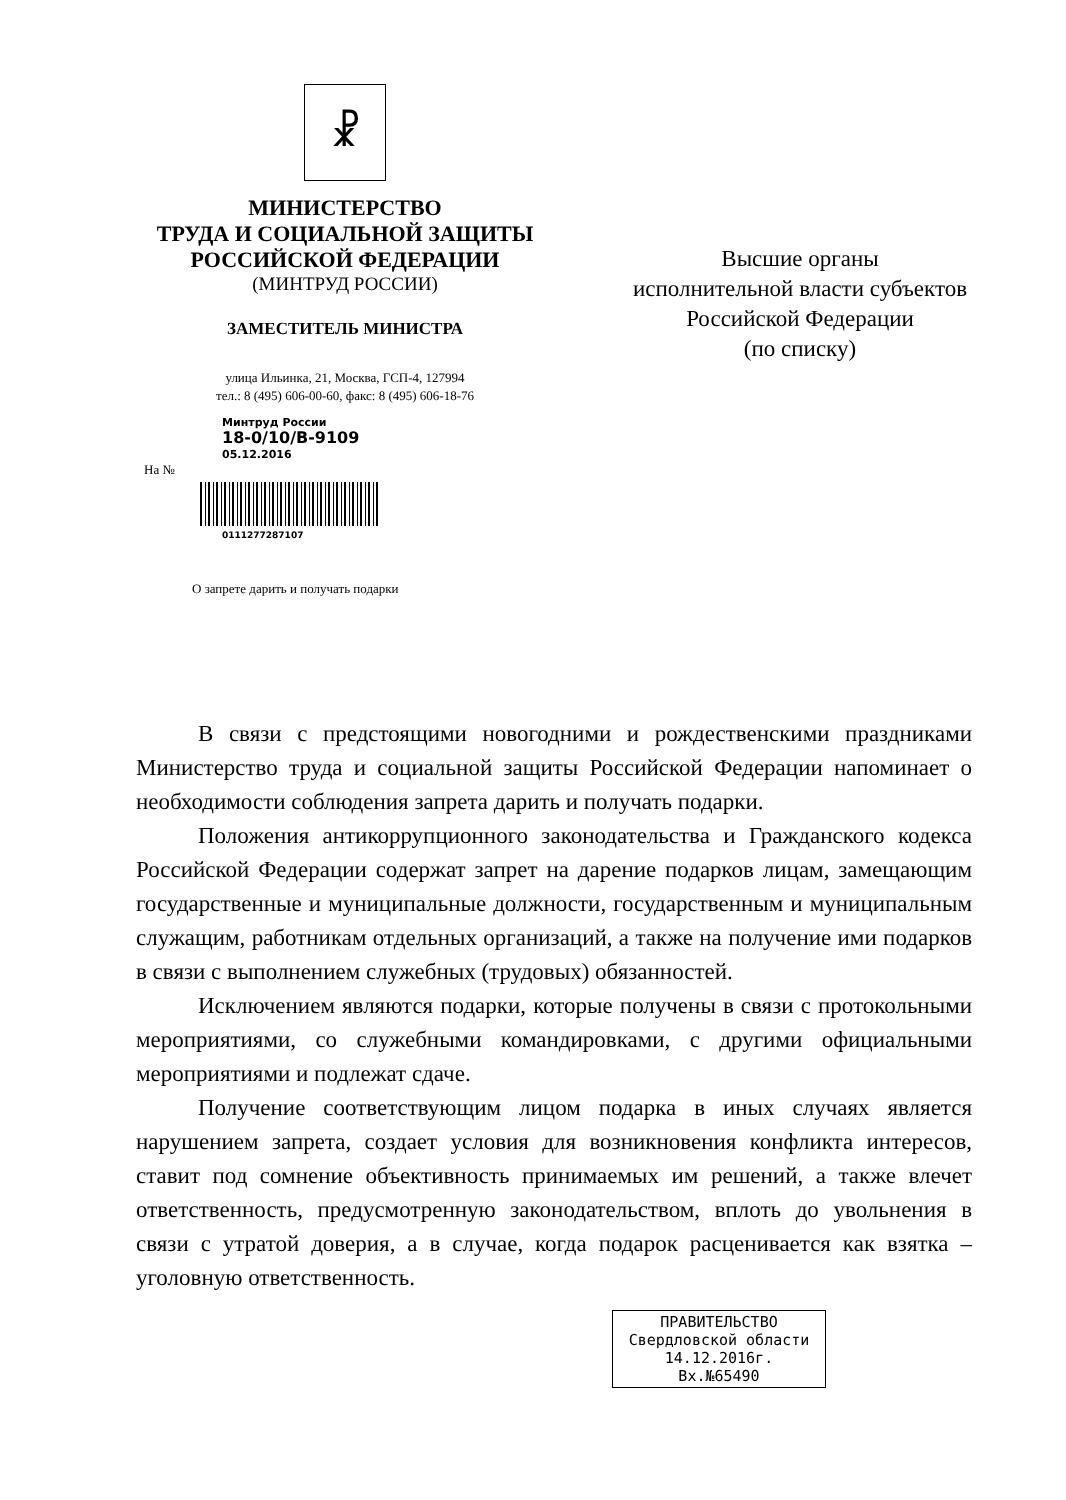☧
МИНИСТЕРСТВО
ТРУДА И СОЦИАЛЬНОЙ ЗАЩИТЫ
РОССИЙСКОЙ ФЕДЕРАЦИИ
(МИНТРУД РОССИИ)
ЗАМЕСТИТЕЛЬ МИНИСТРА
улица Ильинка, 21, Москва, ГСП-4, 127994
тел.: 8 (495) 606-00-60, факс: 8 (495) 606-18-76
Минтруд России
18-0/10/В-9109
05.12.2016
На №
0111277287107
О запрете дарить и получать подарки
Высшие органы
исполнительной власти субъектов
Российской Федерации
(по списку)
В связи с предстоящими новогодними и рождественскими праздниками Министерство труда и социальной защиты Российской Федерации напоминает о необходимости соблюдения запрета дарить и получать подарки.
Положения антикоррупционного законодательства и Гражданского кодекса Российской Федерации содержат запрет на дарение подарков лицам, замещающим государственные и муниципальные должности, государственным и муниципальным служащим, работникам отдельных организаций, а также на получение ими подарков в связи с выполнением служебных (трудовых) обязанностей.
Исключением являются подарки, которые получены в связи с протокольными мероприятиями, со служебными командировками, с другими официальными мероприятиями и подлежат сдаче.
Получение соответствующим лицом подарка в иных случаях является нарушением запрета, создает условия для возникновения конфликта интересов, ставит под сомнение объективность принимаемых им решений, а также влечет ответственность, предусмотренную законодательством, вплоть до увольнения в связи с утратой доверия, а в случае, когда подарок расценивается как взятка – уголовную ответственность.
ПРАВИТЕЛЬСТВО
Свердловской области
14.12.2016г.
Вх.№65490